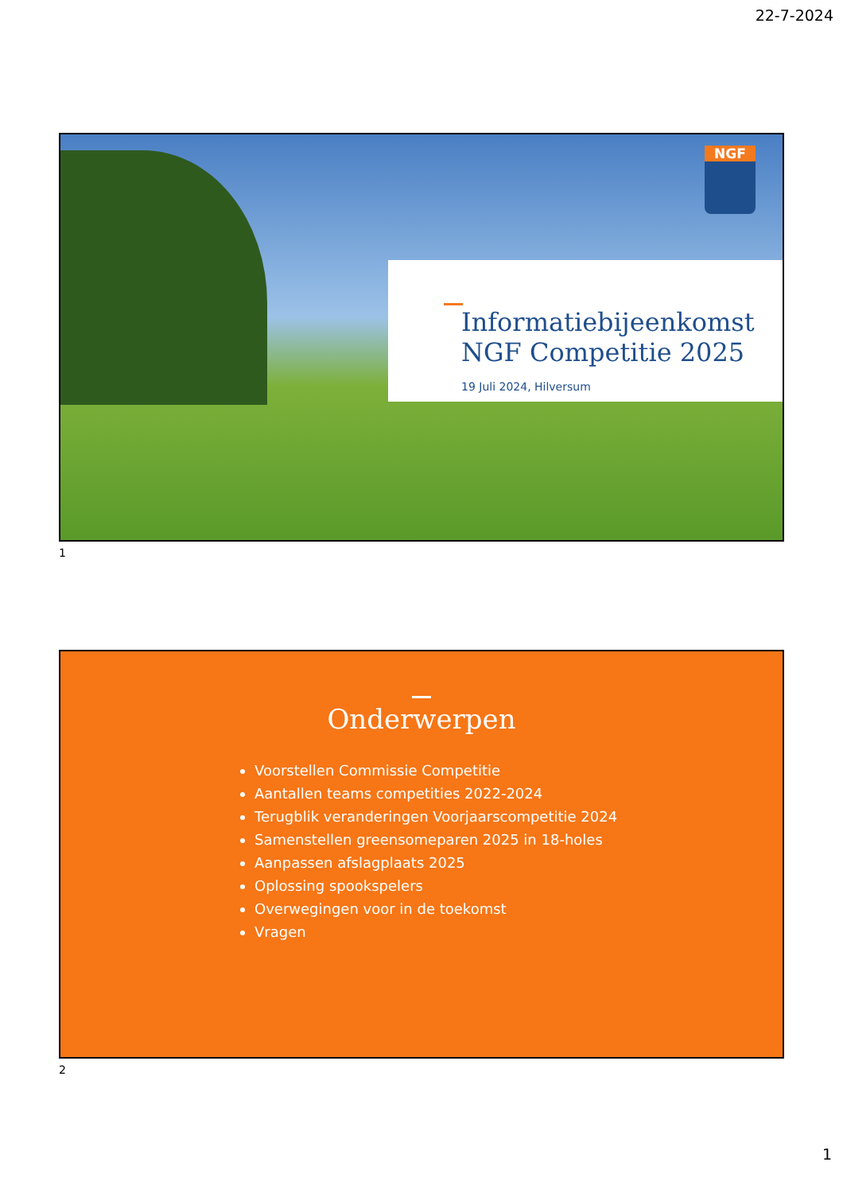22-7-2024
NGF
Informatiebijeenkomst NGF Competitie 2025
19 Juli 2024, Hilversum
1
Onderwerpen
Voorstellen Commissie Competitie
Aantallen teams competities 2022-2024
Terugblik veranderingen Voorjaarscompetitie 2024
Samenstellen greensomeparen 2025 in 18-holes
Aanpassen afslagplaats 2025
Oplossing spookspelers
Overwegingen voor in de toekomst
Vragen
2
1